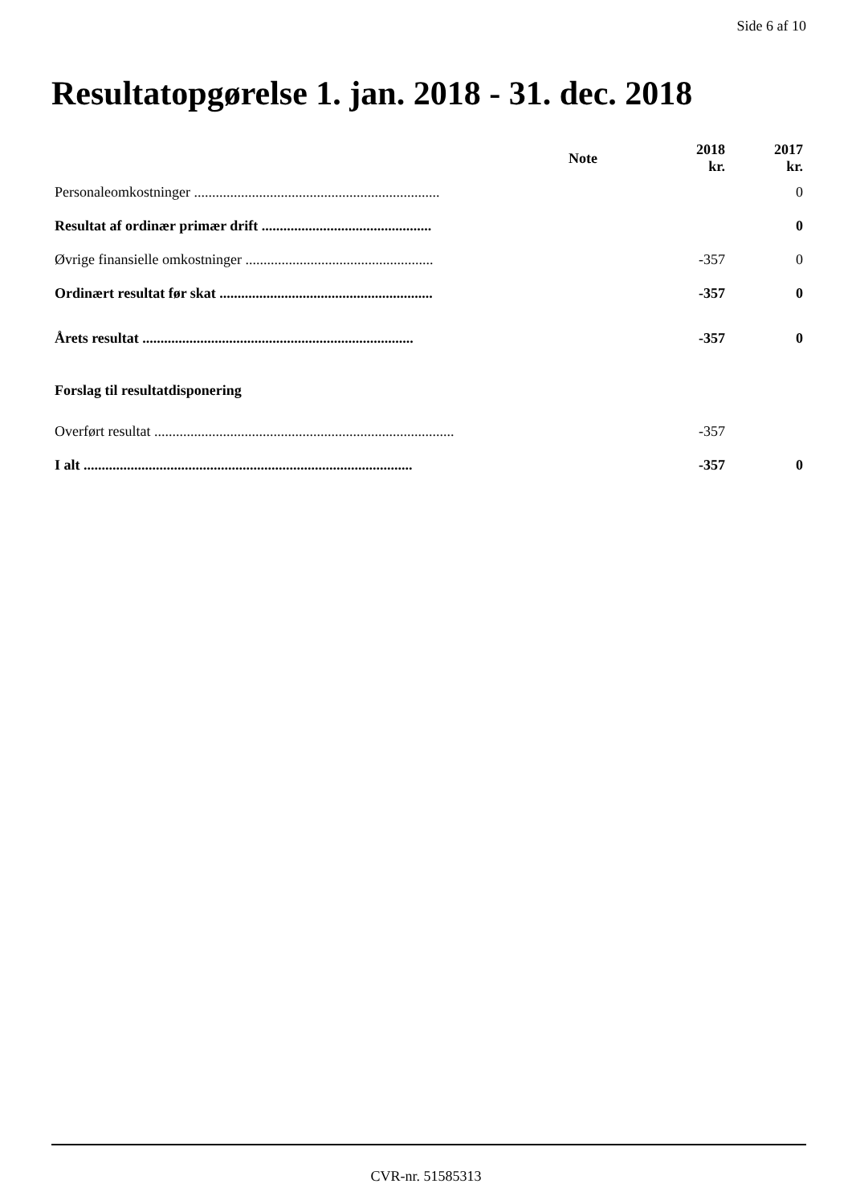Side 6 af 10
Resultatopgørelse 1. jan. 2018 - 31. dec. 2018
| | Note | 2018 kr. | 2017 kr. |
| --- | --- | --- | --- |
| Personaleomkostninger .................................................................... | | | 0 |
| Resultat af ordinær primær drift ............................................... | | | 0 |
| Øvrige finansielle omkostninger .................................................... | | -357 | 0 |
| Ordinært resultat før skat ........................................................... | | -357 | 0 |
| Årets resultat ........................................................................... | | -357 | 0 |
| Forslag til resultatdisponering | | | |
| Overført resultat ................................................................................... | | -357 | |
| I alt ........................................................................................... | | -357 | 0 |
CVR-nr. 51585313